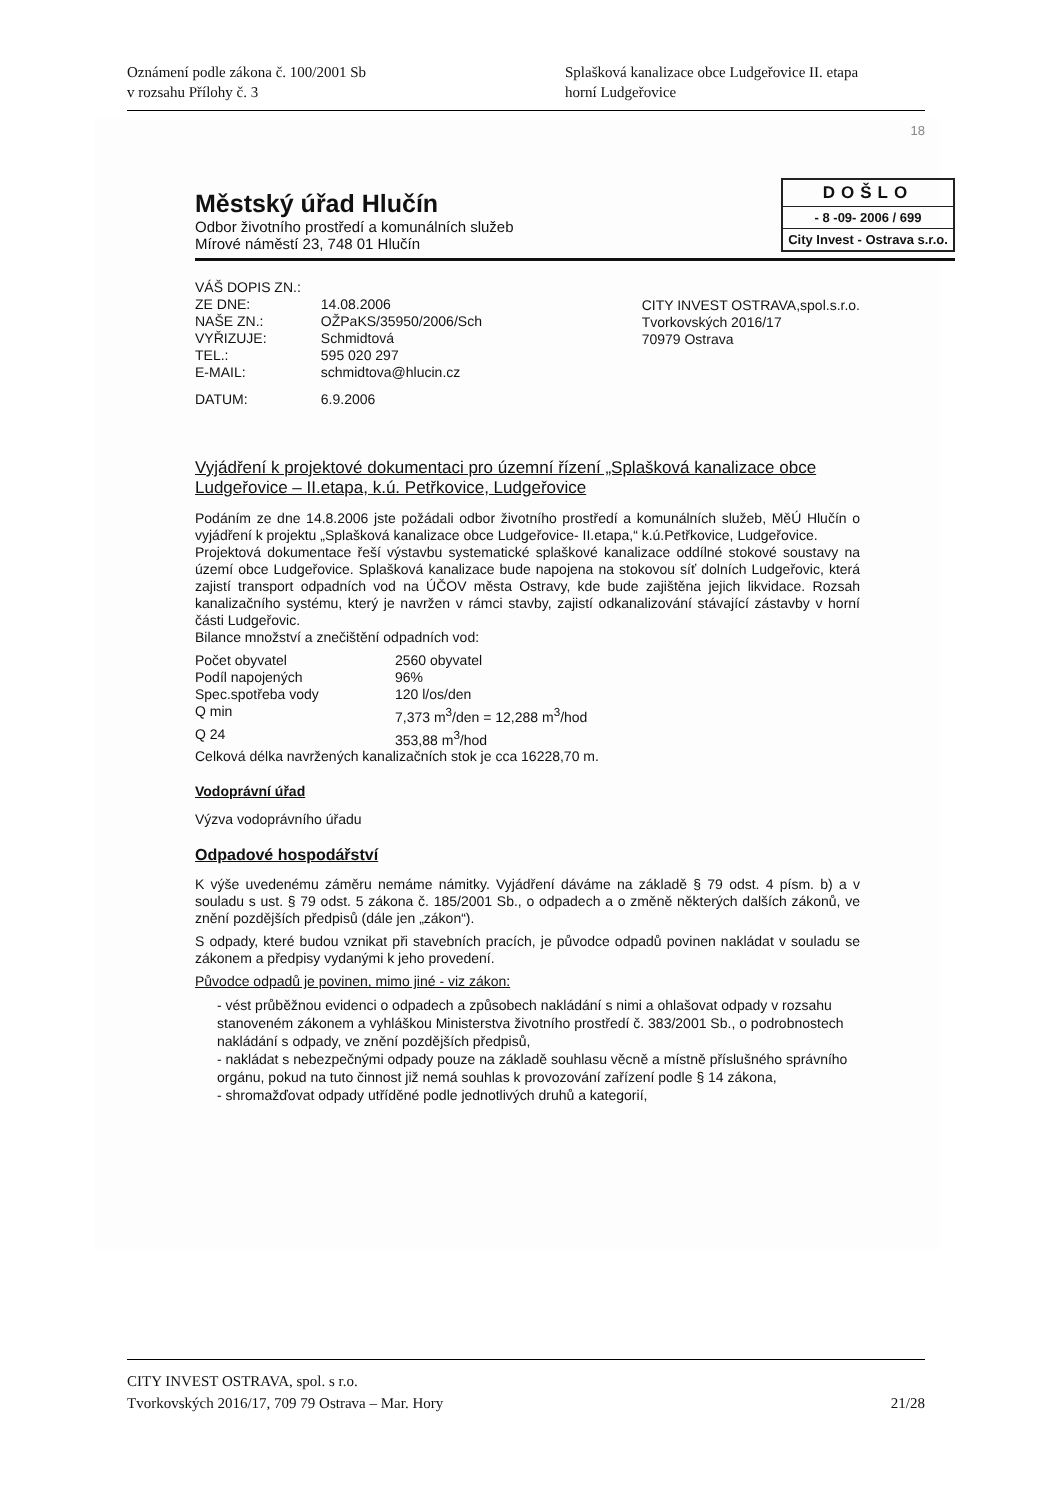Oznámení podle zákona č. 100/2001 Sb
v rozsahu Přílohy č. 3
Splašková kanalizace obce Ludgeřovice II. etapa
horní Ludgeřovice
18
Městský úřad Hlučín
Odbor životního prostředí a komunálních služeb
Mírové náměstí 23, 748 01 Hlučín
DOŠLO
- 8 -09- 2006 / 699
City Invest - Ostrava s.r.o.
| VÁŠ DOPIS ZN.: | |
| ZE DNE: | 14.08.2006 |
| NAŠE ZN.: | OŽPaKS/35950/2006/Sch |
| VYŘIZUJE: | Schmidtová |
| TEL.: | 595 020 297 |
| E-MAIL: | schmidtova@hlucin.cz |
| DATUM: | 6.9.2006 |
CITY INVEST OSTRAVA,spol.s.r.o.
Tvorkovských 2016/17
70979 Ostrava
Vyjádření k projektové dokumentaci pro územní řízení „Splašková kanalizace obce Ludgeřovice – II.etapa, k.ú. Petřkovice, Ludgeřovice
Podáním ze dne 14.8.2006 jste požádali odbor životního prostředí a komunálních služeb, MěÚ Hlučín o vyjádření k projektu „Splašková kanalizace obce Ludgeřovice- II.etapa,“ k.ú.Petřkovice, Ludgeřovice.
Projektová dokumentace řeší výstavbu systematické splaškové kanalizace oddílné stokové soustavy na území obce Ludgeřovice. Splašková kanalizace bude napojena na stokovou síť dolních Ludgeřovic, která zajistí transport odpadních vod na ÚČOV města Ostravy, kde bude zajištěna jejich likvidace. Rozsah kanalizačního systému, který je navržen v rámci stavby, zajistí odkanalizování stávající zástavby v horní části Ludgeřovic.
Bilance množství a znečištění odpadních vod:
| Počet obyvatel | 2560 obyvatel |
| Podíl napojených | 96% |
| Spec.spotřeba vody | 120 l/os/den |
| Q min | 7,373 m<sup>3</sup>/den = 12,288 m<sup>3</sup>/hod |
| Q 24 | 353,88 m<sup>3</sup>/hod |
Celková délka navržených kanalizačních stok je cca 16228,70 m.
Vodoprávní úřad
Výzva vodoprávního úřadu
Odpadové hospodářství
K výše uvedenému záměru nemáme námitky. Vyjádření dáváme na základě § 79 odst. 4 písm. b) a v souladu s ust. § 79 odst. 5 zákona č. 185/2001 Sb., o odpadech a o změně některých dalších zákonů, ve znění pozdějších předpisů (dále jen „zákon“).
S odpady, které budou vznikat při stavebních pracích, je původce odpadů povinen nakládat v souladu se zákonem a předpisy vydanými k jeho provedení.
Původce odpadů je povinen, mimo jiné - viz zákon:
- vést průběžnou evidenci o odpadech a způsobech nakládání s nimi a ohlašovat odpady v rozsahu stanoveném zákonem a vyhláškou Ministerstva životního prostředí č. 383/2001 Sb., o podrobnostech nakládání s odpady, ve znění pozdějších předpisů,
- nakládat s nebezpečnými odpady pouze na základě souhlasu věcně a místně příslušného správního orgánu, pokud na tuto činnost již nemá souhlas k provozování zařízení podle § 14 zákona,
- shromažďovat odpady utříděné podle jednotlivých druhů a kategorií,
CITY INVEST OSTRAVA, spol. s r.o.
Tvorkovských 2016/17, 709 79 Ostrava – Mar. Hory 21/28